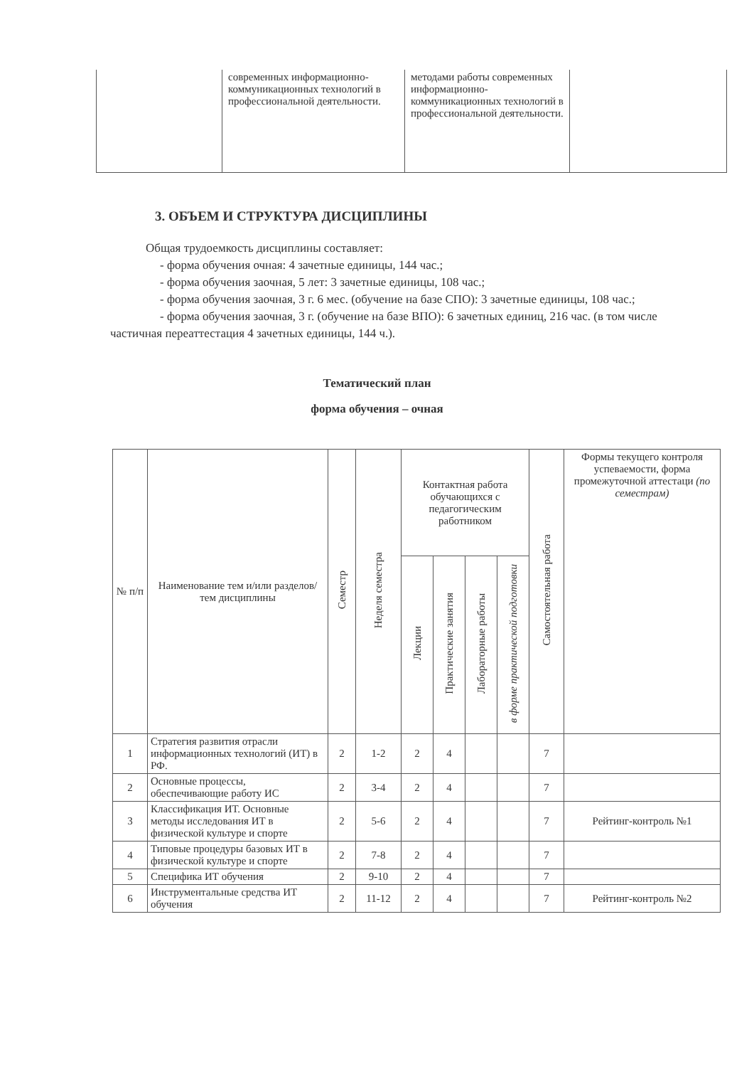| | современных информационно-коммуникационных технологий в профессиональной деятельности. | методами работы современных информационно-коммуникационных технологий в профессиональной деятельности. | |
3. ОБЪЕМ И СТРУКТУРА ДИСЦИПЛИНЫ
Общая трудоемкость дисциплины составляет:
- форма обучения очная: 4 зачетные единицы, 144 час.;
- форма обучения заочная, 5 лет: 3 зачетные единицы, 108 час.;
- форма обучения заочная, 3 г. 6 мес. (обучение на базе СПО): 3 зачетные единицы, 108 час.;
- форма обучения заочная, 3 г. (обучение на базе ВПО): 6 зачетных единиц, 216 час. (в том числе частичная переаттестация 4 зачетных единицы, 144 ч.).
Тематический план
форма обучения – очная
| № п/п | Наименование тем и/или разделов/тем дисциплины | Семестр | Неделя семестра | Контактная работа обучающихся с педагогическим работником | | | | Самостоятельная работа | Формы текущего контроля успеваемости, форма промежуточной аттестаци (по семестрам) |
| --- | --- | --- | --- | --- | --- | --- | --- | --- | --- |
| | | | | Лекции | Практические занятия | Лабораторные работы | в форме практической подготовки | | |
| 1 | Стратегия развития отрасли информационных технологий (ИТ) в РФ. | 2 | 1-2 | 2 | 4 | | | 7 | |
| 2 | Основные процессы, обеспечивающие работу ИС | 2 | 3-4 | 2 | 4 | | | 7 | |
| 3 | Классификация ИТ. Основные методы исследования ИТ в физической культуре и спорте | 2 | 5-6 | 2 | 4 | | | 7 | Рейтинг-контроль №1 |
| 4 | Типовые процедуры базовых ИТ в физической культуре и спорте | 2 | 7-8 | 2 | 4 | | | 7 | |
| 5 | Специфика ИТ обучения | 2 | 9-10 | 2 | 4 | | | 7 | |
| 6 | Инструментальные средства ИТ обучения | 2 | 11-12 | 2 | 4 | | | 7 | Рейтинг-контроль №2 |